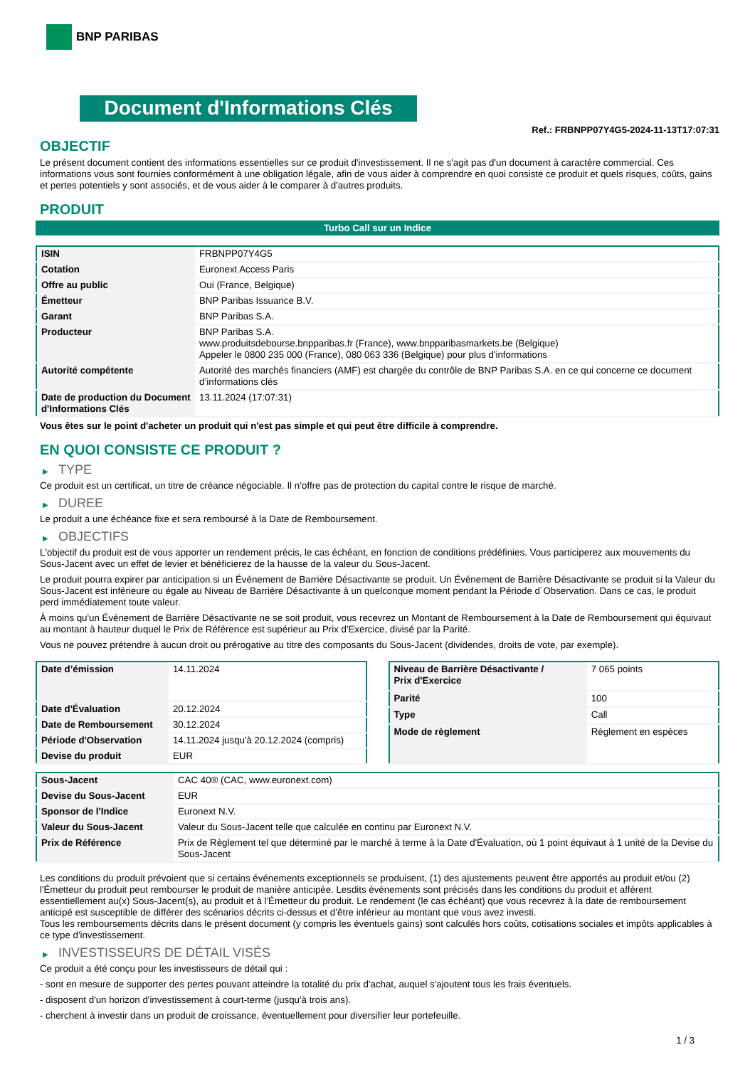BNP PARIBAS
Document d'Informations Clés
Ref.: FRBNPP07Y4G5-2024-11-13T17:07:31
OBJECTIF
Le présent document contient des informations essentielles sur ce produit d'investissement. Il ne s'agit pas d'un document à caractère commercial. Ces informations vous sont fournies conformément à une obligation légale, afin de vous aider à comprendre en quoi consiste ce produit et quels risques, coûts, gains et pertes potentiels y sont associés, et de vous aider à le comparer à d'autres produits.
PRODUIT
Turbo Call sur un Indice
| ISIN | FRBNPP07Y4G5 |
| Cotation | Euronext Access Paris |
| Offre au public | Oui (France, Belgique) |
| Émetteur | BNP Paribas Issuance B.V. |
| Garant | BNP Paribas S.A. |
| Producteur | BNP Paribas S.A. www.produitsdebourse.bnpparibas.fr (France), www.bnpparibasmarkets.be (Belgique) Appeler le 0800 235 000 (France), 080 063 336 (Belgique) pour plus d'informations |
| Autorité compétente | Autorité des marchés financiers (AMF) est chargée du contrôle de BNP Paribas S.A. en ce qui concerne ce document d’informations clés |
| Date de production du Document d'Informations Clés | 13.11.2024 (17:07:31) |
Vous êtes sur le point d'acheter un produit qui n'est pas simple et qui peut être difficile à comprendre.
EN QUOI CONSISTE CE PRODUIT ?
▶ TYPE
Ce produit est un certificat, un titre de créance négociable. Il n’offre pas de protection du capital contre le risque de marché.
▶ DUREE
Le produit a une échéance fixe et sera remboursé à la Date de Remboursement.
▶ OBJECTIFS
L'objectif du produit est de vous apporter un rendement précis, le cas échéant, en fonction de conditions prédéfinies. Vous participerez aux mouvements du Sous-Jacent avec un effet de levier et bénéficierez de la hausse de la valeur du Sous-Jacent.
Le produit pourra expirer par anticipation si un Événement de Barrière Désactivante se produit. Un Événement de Barrière Désactivante se produit si la Valeur du Sous-Jacent est inférieure ou égale au Niveau de Barrière Désactivante à un quelconque moment pendant la Période d´Observation. Dans ce cas, le produit perd immédiatement toute valeur.
À moins qu'un Événement de Barrière Désactivante ne se soit produit, vous recevrez un Montant de Remboursement à la Date de Remboursement qui équivaut au montant à hauteur duquel le Prix de Référence est supérieur au Prix d'Exercice, divisé par la Parité.
Vous ne pouvez prétendre à aucun droit ou prérogative au titre des composants du Sous-Jacent (dividendes, droits de vote, par exemple).
| Date d’émission | 14.11.2024 |
| Date d'Évaluation | 20.12.2024 |
| Date de Remboursement | 30.12.2024 |
| Période d'Observation | 14.11.2024 jusqu'à 20.12.2024 (compris) |
| Devise du produit | EUR |
| Niveau de Barrière Désactivante / Prix d'Exercice | 7 065 points |
| Parité | 100 |
| Type | Call |
| Mode de règlement | Règlement en espèces |
| Sous-Jacent | CAC 40® (CAC, www.euronext.com) |
| Devise du Sous-Jacent | EUR |
| Sponsor de l'Indice | Euronext N.V. |
| Valeur du Sous-Jacent | Valeur du Sous-Jacent telle que calculée en continu par Euronext N.V. |
| Prix de Référence | Prix de Règlement tel que déterminé par le marché à terme à la Date d'Évaluation, où 1 point équivaut à 1 unité de la Devise du Sous-Jacent |
Les conditions du produit prévoient que si certains événements exceptionnels se produisent, (1) des ajustements peuvent être apportés au produit et/ou (2) l'Émetteur du produit peut rembourser le produit de manière anticipée. Lesdits événements sont précisés dans les conditions du produit et afférent essentiellement au(x) Sous-Jacent(s), au produit et à l'Émetteur du produit. Le rendement (le cas échéant) que vous recevrez à la date de remboursement anticipé est susceptible de différer des scénarios décrits ci-dessus et d’être inférieur au montant que vous avez investi.
Tous les remboursements décrits dans le présent document (y compris les éventuels gains) sont calculés hors coûts, cotisations sociales et impôts applicables à ce type d'investissement.
▶ INVESTISSEURS DE DÉTAIL VISÉS
Ce produit a été conçu pour les investisseurs de détail qui :
- sont en mesure de supporter des pertes pouvant atteindre la totalité du prix d'achat, auquel s'ajoutent tous les frais éventuels.
- disposent d'un horizon d'investissement à court-terme (jusqu'à trois ans).
- cherchent à investir dans un produit de croissance, éventuellement pour diversifier leur portefeuille.
1 / 3